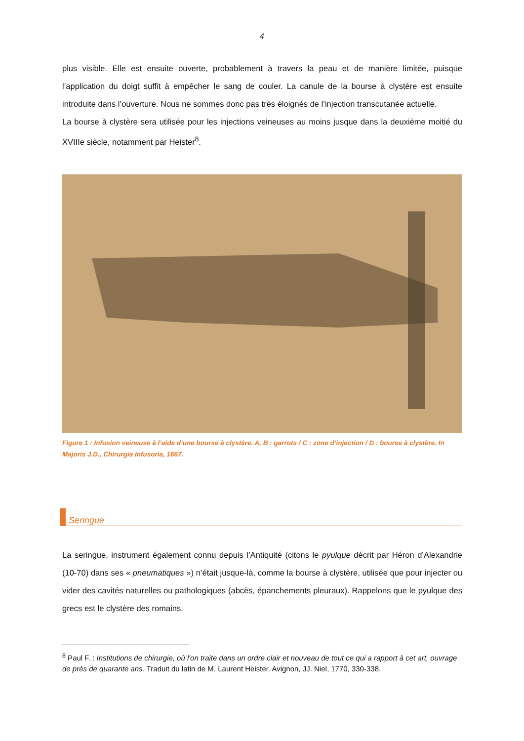4
plus visible. Elle est ensuite ouverte, probablement à travers la peau et de manière limitée, puisque l’application du doigt suffit à empêcher le sang de couler. La canule de la bourse à clystère est ensuite introduite dans l’ouverture. Nous ne sommes donc pas très éloignés de l’injection transcutanée actuelle.
La bourse à clystère sera utilisée pour les injections veineuses au moins jusque dans la deuxième moitié du XVIIIe siècle, notamment par Heister<sup>8</sup>.
Figure 1 : Infusion veineuse à l’aide d’une bourse à clystère. A, B : garrots / C : zone d’injection / D : bourse à clystère. In Majoris J.D., Chirurgia Infusoria, 1667.
Seringue
La seringue, instrument également connu depuis l’Antiquité (citons le pyulque décrit par Héron d’Alexandrie (10-70) dans ses « pneumatiques ») n’était jusque-là, comme la bourse à clystère, utilisée que pour injecter ou vider des cavités naturelles ou pathologiques (abcès, épanchements pleuraux). Rappelons que le pyulque des grecs est le clystère des romains.
<sup>8</sup> Paul F. : Institutions de chirurgie, où l'on traite dans un ordre clair et nouveau de tout ce qui a rapport à cet art, ouvrage de près de quarante ans. Traduit du latin de M. Laurent Heister. Avignon, JJ. Niel, 1770, 330-338.